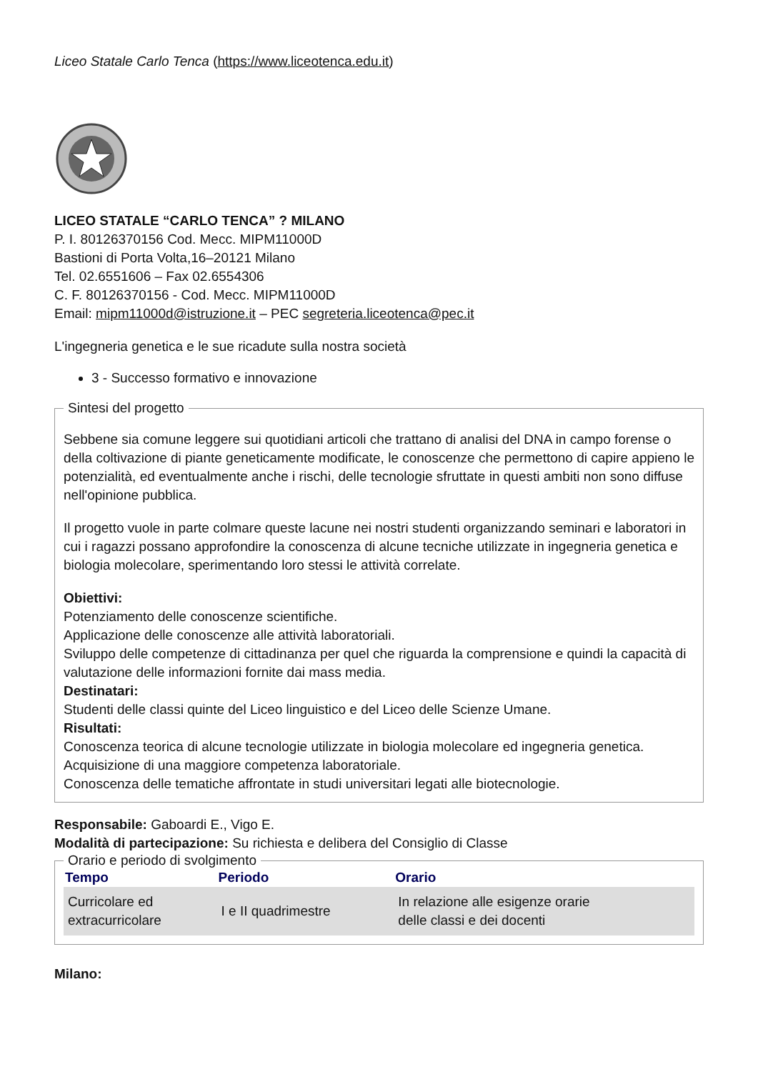Liceo Statale Carlo Tenca (https://www.liceotenca.edu.it)
LICEO STATALE “CARLO TENCA” ? MILANO
P. I. 80126370156 Cod. Mecc. MIPM11000D
Bastioni di Porta Volta,16–20121 Milano
Tel. 02.6551606 – Fax 02.6554306
C. F. 80126370156 - Cod. Mecc. MIPM11000D
Email: mipm11000d@istruzione.it – PEC segreteria.liceotenca@pec.it
L'ingegneria genetica e le sue ricadute sulla nostra società
3 - Successo formativo e innovazione
Sintesi del progetto
Sebbene sia comune leggere sui quotidiani articoli che trattano di analisi del DNA in campo forense o della coltivazione di piante geneticamente modificate, le conoscenze che permettono di capire appieno le potenzialità, ed eventualmente anche i rischi, delle tecnologie sfruttate in questi ambiti non sono diffuse nell'opinione pubblica.
Il progetto vuole in parte colmare queste lacune nei nostri studenti organizzando seminari e laboratori in cui i ragazzi possano approfondire la conoscenza di alcune tecniche utilizzate in ingegneria genetica e biologia molecolare, sperimentando loro stessi le attività correlate.
Obiettivi:
Potenziamento delle conoscenze scientifiche.
Applicazione delle conoscenze alle attività laboratoriali.
Sviluppo delle competenze di cittadinanza per quel che riguarda la comprensione e quindi la capacità di valutazione delle informazioni fornite dai mass media.
Destinatari:
Studenti delle classi quinte del Liceo linguistico e del Liceo delle Scienze Umane.
Risultati:
Conoscenza teorica di alcune tecnologie utilizzate in biologia molecolare ed ingegneria genetica.
Acquisizione di una maggiore competenza laboratoriale.
Conoscenza delle tematiche affrontate in studi universitari legati alle biotecnologie.
Responsabile: Gaboardi E., Vigo E.
Modalità di partecipazione: Su richiesta e delibera del Consiglio di Classe
Orario e periodo di svolgimento
| Tempo | Periodo | Orario |
| --- | --- | --- |
| Curricolare ed extracurricolare | I e II quadrimestre | In relazione alle esigenze orarie delle classi e dei docenti |
Milano: